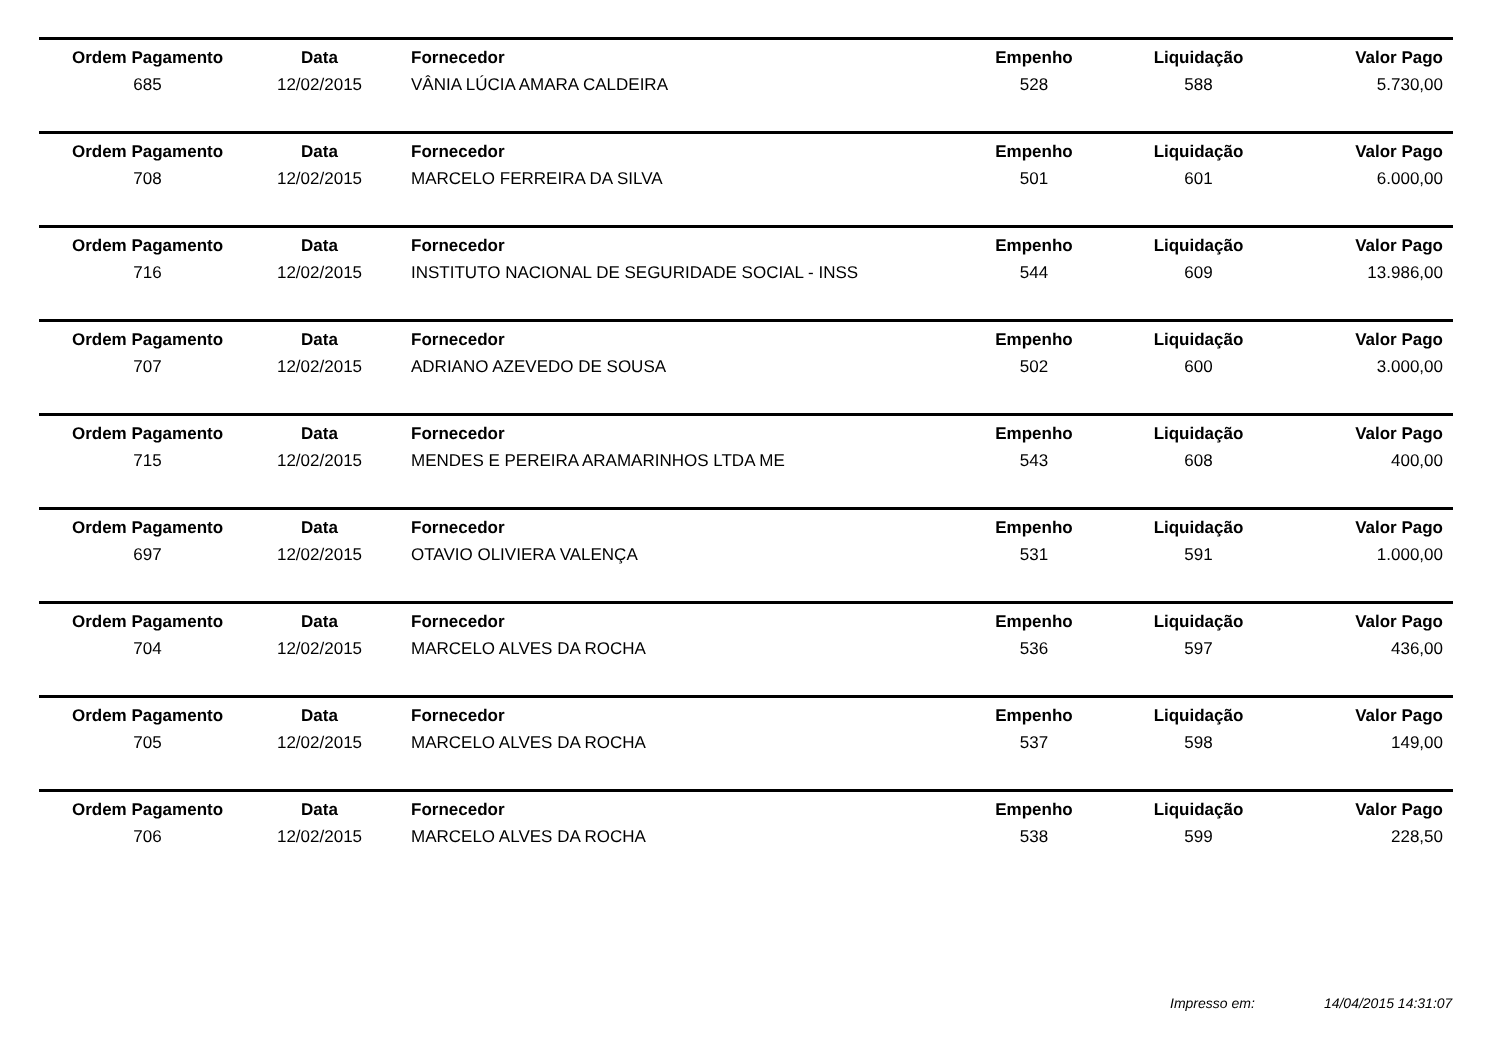| Ordem Pagamento | Data | Fornecedor | Empenho | Liquidação | Valor Pago |
| --- | --- | --- | --- | --- | --- |
| 685 | 12/02/2015 | VÂNIA LÚCIA AMARA CALDEIRA | 528 | 588 | 5.730,00 |
| Ordem Pagamento | Data | Fornecedor | Empenho | Liquidação | Valor Pago |
| 708 | 12/02/2015 | MARCELO FERREIRA DA SILVA | 501 | 601 | 6.000,00 |
| Ordem Pagamento | Data | Fornecedor | Empenho | Liquidação | Valor Pago |
| 716 | 12/02/2015 | INSTITUTO NACIONAL DE SEGURIDADE SOCIAL - INSS | 544 | 609 | 13.986,00 |
| Ordem Pagamento | Data | Fornecedor | Empenho | Liquidação | Valor Pago |
| 707 | 12/02/2015 | ADRIANO AZEVEDO DE SOUSA | 502 | 600 | 3.000,00 |
| Ordem Pagamento | Data | Fornecedor | Empenho | Liquidação | Valor Pago |
| 715 | 12/02/2015 | MENDES E PEREIRA ARAMARINHOS LTDA ME | 543 | 608 | 400,00 |
| Ordem Pagamento | Data | Fornecedor | Empenho | Liquidação | Valor Pago |
| 697 | 12/02/2015 | OTAVIO OLIVIERA VALENÇA | 531 | 591 | 1.000,00 |
| Ordem Pagamento | Data | Fornecedor | Empenho | Liquidação | Valor Pago |
| 704 | 12/02/2015 | MARCELO ALVES DA ROCHA | 536 | 597 | 436,00 |
| Ordem Pagamento | Data | Fornecedor | Empenho | Liquidação | Valor Pago |
| 705 | 12/02/2015 | MARCELO ALVES DA ROCHA | 537 | 598 | 149,00 |
| Ordem Pagamento | Data | Fornecedor | Empenho | Liquidação | Valor Pago |
| 706 | 12/02/2015 | MARCELO ALVES DA ROCHA | 538 | 599 | 228,50 |
Impresso em: 14/04/2015 14:31:07